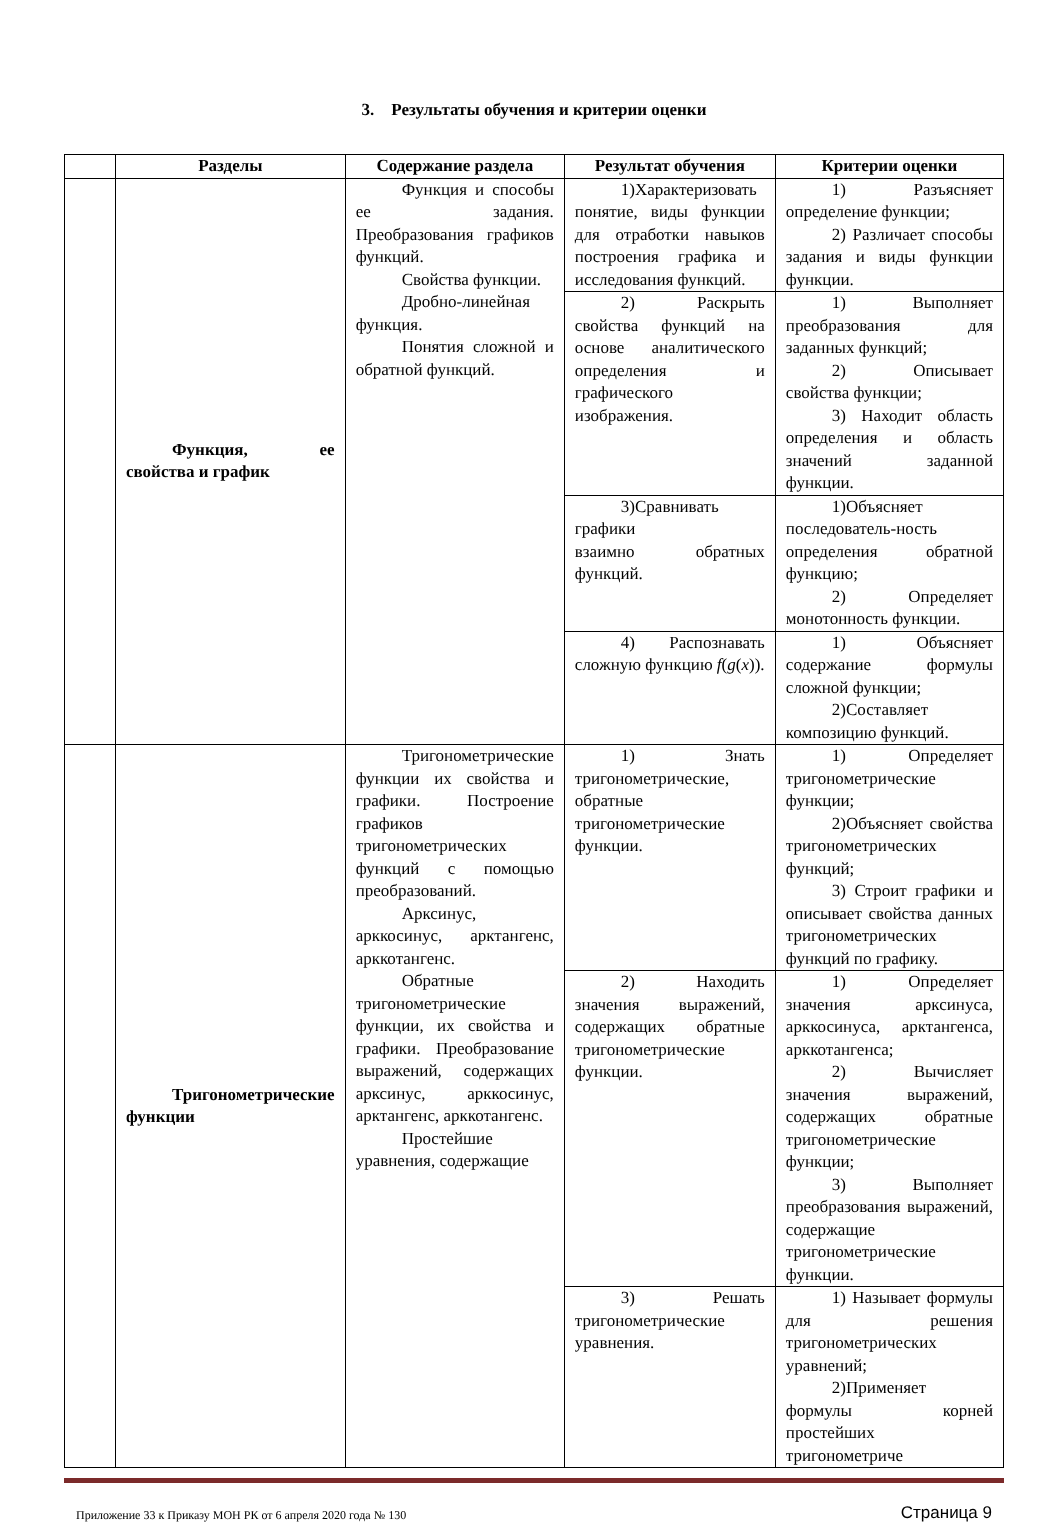3. Результаты обучения и критерии оценки
| | Разделы | Содержание раздела | Результат обучения | Критерии оценки |
| --- | --- | --- | --- | --- |
| | Функция, ее свойства и график | Функция и способы ее задания. Преобразования графиков функций. Свойства функции. Дробно-линейная функция. Понятия сложной и обратной функций. | 1)Характеризовать понятие, виды функции для отработки навыков построения графика и исследования функций. | 1) Разъясняет определение функции; 2) Различает способы задания и виды функции функции. |
| | | | 2) Раскрыть свойства функций на основе аналитического определения и графического изображения. | 1) Выполняет преобразования для заданных функций; 2) Описывает свойства функции; 3) Находит область определения и область значений заданной функции. |
| | | | 3)Сравнивать графики взаимно обратных функций. | 1)Объясняет последователь-ность определения обратной функцию; 2) Определяет монотонность функции. |
| | | | 4) Распознавать сложную функцию f ( g ( x )). | 1) Объясняет содержание формулы сложной функции; 2)Составляет композицию функций. |
| | Тригонометрические функции | Тригонометрические функции их свойства и графики. Построение графиков тригонометрических функций с помощью преобразований. Арксинус, арккосинус, арктангенс, арккотангенс. Обратные тригонометрические функции, их свойства и графики. Преобразование выражений, содержащих арксинус, арккосинус, арктангенс, арккотангенс. Простейшие уравнения, содержащие | 1) Знать тригонометрические, обратные тригонометрические функции. | 1) Определяет тригонометрические функции; 2)Объясняет свойства тригонометрических функций; 3) Строит графики и описывает свойства данных тригонометрических функций по графику. |
| | | | 2) Находить значения выражений, содержащих обратные тригонометрические функции. | 1) Определяет значения арксинуса, арккосинуса, арктангенса, арккотангенса; 2) Вычисляет значения выражений, содержащих обратные тригонометрические функции; 3) Выполняет преобразования выражений, содержащие тригонометрические функции. |
| | | | 3) Решать тригонометрические уравнения. | 1) Называет формулы для решения тригонометрических уравнений; 2)Применяет формулы корней простейших тригонометриче |
Приложение 33 к Приказу МОН РК от 6 апреля 2020 года № 130 Страница 9